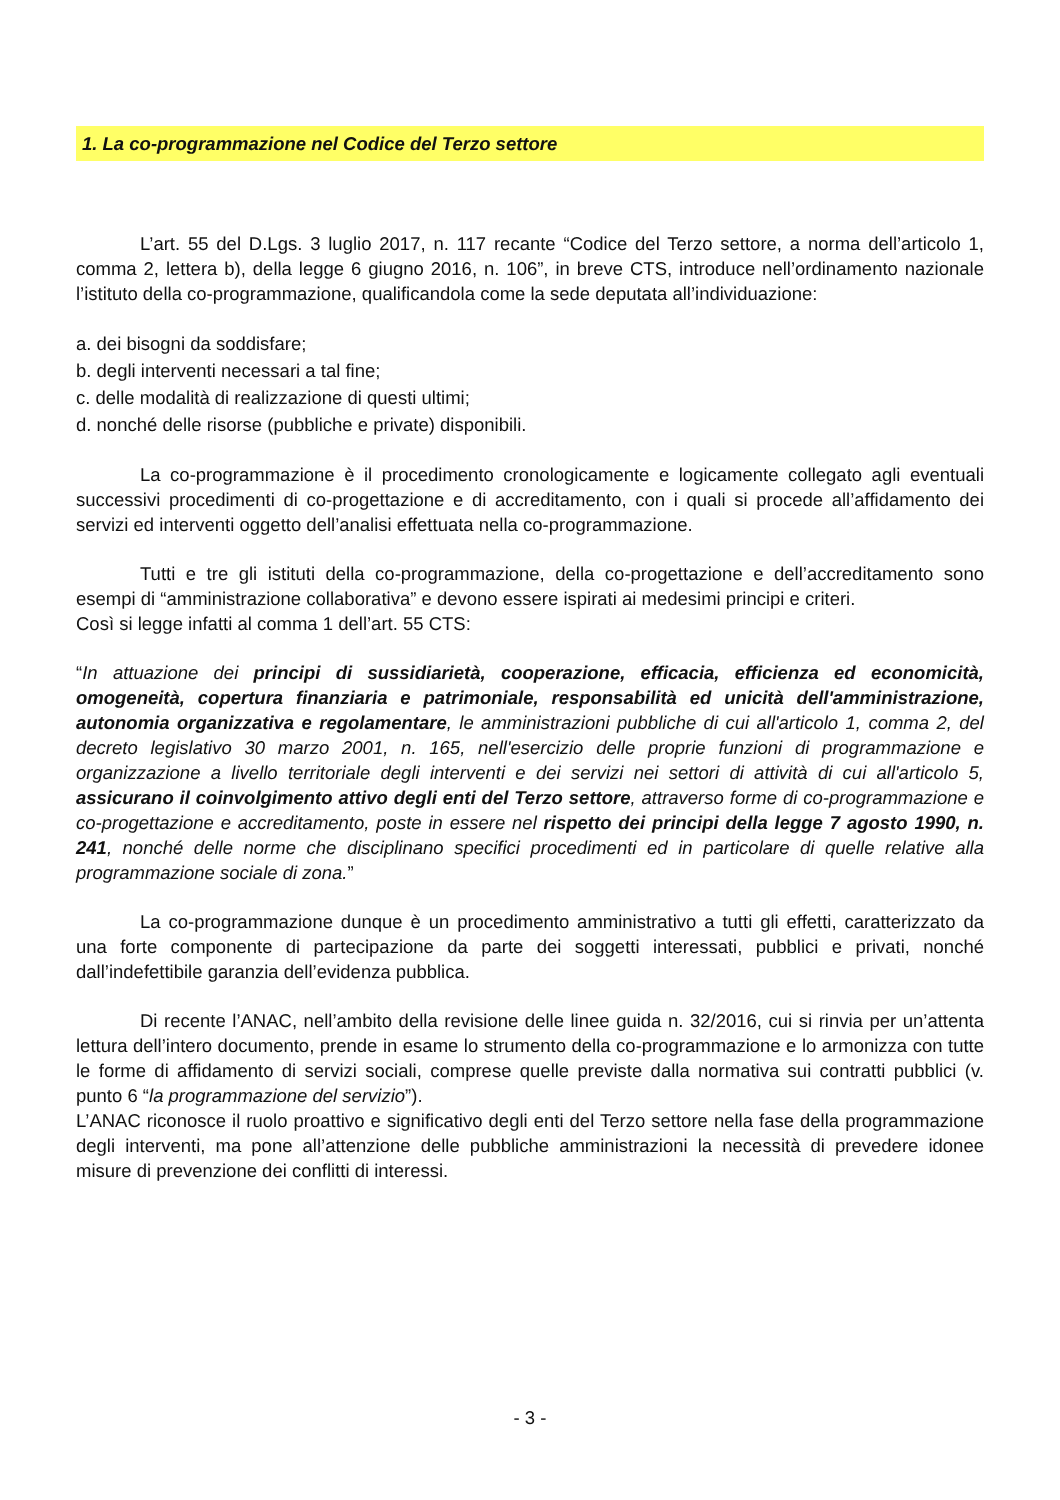1. La co-programmazione nel Codice del Terzo settore
L’art. 55 del D.Lgs. 3 luglio 2017, n. 117 recante “Codice del Terzo settore, a norma dell’articolo 1, comma 2, lettera b), della legge 6 giugno 2016, n. 106”, in breve CTS, introduce nell’ordinamento nazionale l’istituto della co-programmazione, qualificandola come la sede deputata all’individuazione:
a. dei bisogni da soddisfare;
b. degli interventi necessari a tal fine;
c. delle modalità di realizzazione di questi ultimi;
d. nonché delle risorse (pubbliche e private) disponibili.
La co-programmazione è il procedimento cronologicamente e logicamente collegato agli eventuali successivi procedimenti di co-progettazione e di accreditamento, con i quali si procede all’affidamento dei servizi ed interventi oggetto dell’analisi effettuata nella co-programmazione.
Tutti e tre gli istituti della co-programmazione, della co-progettazione e dell’accreditamento sono esempi di “amministrazione collaborativa” e devono essere ispirati ai medesimi principi e criteri.
Così si legge infatti al comma 1 dell’art. 55 CTS:
“In attuazione dei principi di sussidiarietà, cooperazione, efficacia, efficienza ed economicità, omogeneità, copertura finanziaria e patrimoniale, responsabilità ed unicità dell'amministrazione, autonomia organizzativa e regolamentare, le amministrazioni pubbliche di cui all'articolo 1, comma 2, del decreto legislativo 30 marzo 2001, n. 165, nell'esercizio delle proprie funzioni di programmazione e organizzazione a livello territoriale degli interventi e dei servizi nei settori di attività di cui all'articolo 5, assicurano il coinvolgimento attivo degli enti del Terzo settore, attraverso forme di co-programmazione e co-progettazione e accreditamento, poste in essere nel rispetto dei principi della legge 7 agosto 1990, n. 241, nonché delle norme che disciplinano specifici procedimenti ed in particolare di quelle relative alla programmazione sociale di zona.”
La co-programmazione dunque è un procedimento amministrativo a tutti gli effetti, caratterizzato da una forte componente di partecipazione da parte dei soggetti interessati, pubblici e privati, nonché dall’indefettibile garanzia dell’evidenza pubblica.
Di recente l’ANAC, nell’ambito della revisione delle linee guida n. 32/2016, cui si rinvia per un’attenta lettura dell’intero documento, prende in esame lo strumento della co-programmazione e lo armonizza con tutte le forme di affidamento di servizi sociali, comprese quelle previste dalla normativa sui contratti pubblici (v. punto 6 “la programmazione del servizio”).
L’ANAC riconosce il ruolo proattivo e significativo degli enti del Terzo settore nella fase della programmazione degli interventi, ma pone all’attenzione delle pubbliche amministrazioni la necessità di prevedere idonee misure di prevenzione dei conflitti di interessi.
- 3 -